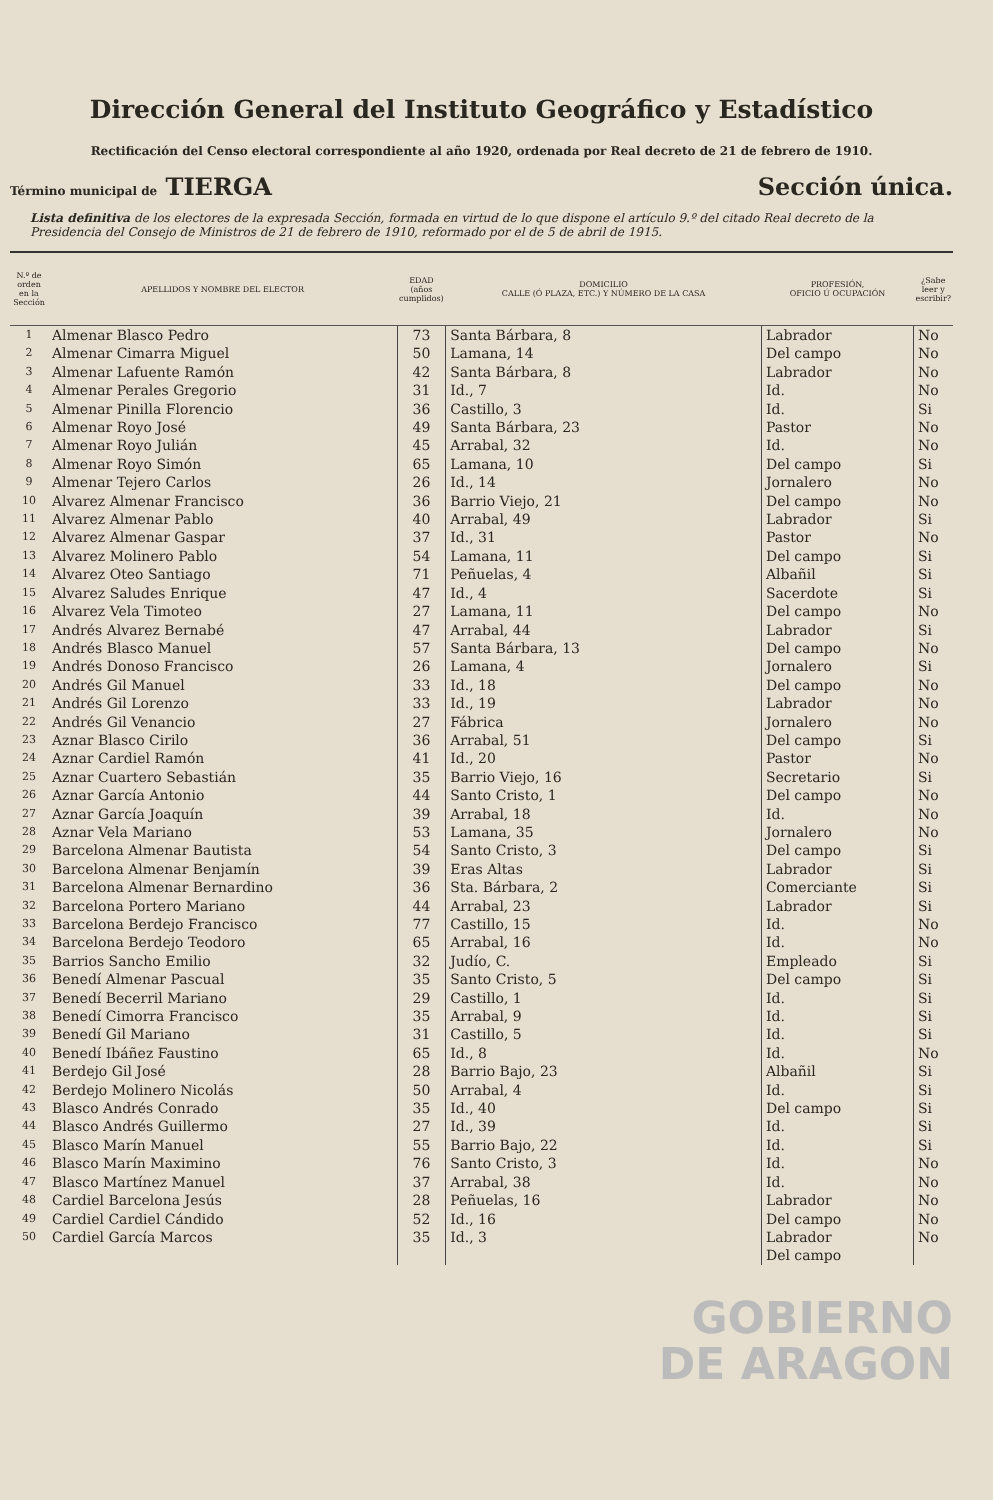Dirección General del Instituto Geográfico y Estadístico
Rectificación del Censo electoral correspondiente al año 1920, ordenada por Real decreto de 21 de febrero de 1910.
Término municipal de TIERGA Sección única.
Lista definitiva de los electores de la expresada Sección, formada en virtud de lo que dispone el artículo 9.º del citado Real decreto de la Presidencia del Consejo de Ministros de 21 de febrero de 1910, reformado por el de 5 de abril de 1915.
| N.º de orden en la Sección | APELLIDOS Y NOMBRE DEL ELECTOR | EDAD (años cumplidos) | DOMICILIO CALLE (Ó PLAZA, ETC.) Y NÚMERO DE LA CASA | PROFESIÓN, OFICIO Ú OCUPACIÓN | ¿Sabe leer y escribir? |
| --- | --- | --- | --- | --- | --- |
| 1 | Almenar Blasco Pedro | 73 | Santa Bárbara, 8 | Labrador | No |
| 2 | Almenar Cimarra Miguel | 50 | Lamana, 14 | Del campo | No |
| 3 | Almenar Lafuente Ramón | 42 | Santa Bárbara, 8 | Labrador | No |
| 4 | Almenar Perales Gregorio | 31 | Id., 7 | Id. | No |
| 5 | Almenar Pinilla Florencio | 36 | Castillo, 3 | Id. | Si |
| 6 | Almenar Royo José | 49 | Santa Bárbara, 23 | Pastor | No |
| 7 | Almenar Royo Julián | 45 | Arrabal, 32 | Id. | No |
| 8 | Almenar Royo Simón | 65 | Lamana, 10 | Del campo | Si |
| 9 | Almenar Tejero Carlos | 26 | Id., 14 | Jornalero | No |
| 10 | Alvarez Almenar Francisco | 36 | Barrio Viejo, 21 | Del campo | No |
| 11 | Alvarez Almenar Pablo | 40 | Arrabal, 49 | Labrador | Si |
| 12 | Alvarez Almenar Gaspar | 37 | Id., 31 | Pastor | No |
| 13 | Alvarez Molinero Pablo | 54 | Lamana, 11 | Del campo | Si |
| 14 | Alvarez Oteo Santiago | 71 | Peñuelas, 4 | Albañil | Si |
| 15 | Alvarez Saludes Enrique | 47 | Id., 4 | Sacerdote | Si |
| 16 | Alvarez Vela Timoteo | 27 | Lamana, 11 | Del campo | No |
| 17 | Andrés Alvarez Bernabé | 47 | Arrabal, 44 | Labrador | Si |
| 18 | Andrés Blasco Manuel | 57 | Santa Bárbara, 13 | Del campo | No |
| 19 | Andrés Donoso Francisco | 26 | Lamana, 4 | Jornalero | Si |
| 20 | Andrés Gil Manuel | 33 | Id., 18 | Del campo | No |
| 21 | Andrés Gil Lorenzo | 33 | Id., 19 | Labrador | No |
| 22 | Andrés Gil Venancio | 27 | Fábrica | Jornalero | No |
| 23 | Aznar Blasco Cirilo | 36 | Arrabal, 51 | Del campo | Si |
| 24 | Aznar Cardiel Ramón | 41 | Id., 20 | Pastor | No |
| 25 | Aznar Cuartero Sebastián | 35 | Barrio Viejo, 16 | Secretario | Si |
| 26 | Aznar García Antonio | 44 | Santo Cristo, 1 | Del campo | No |
| 27 | Aznar García Joaquín | 39 | Arrabal, 18 | Id. | No |
| 28 | Aznar Vela Mariano | 53 | Lamana, 35 | Jornalero | No |
| 29 | Barcelona Almenar Bautista | 54 | Santo Cristo, 3 | Del campo | Si |
| 30 | Barcelona Almenar Benjamín | 39 | Eras Altas | Labrador | Si |
| 31 | Barcelona Almenar Bernardino | 36 | Sta. Bárbara, 2 | Comerciante | Si |
| 32 | Barcelona Portero Mariano | 44 | Arrabal, 23 | Labrador | Si |
| 33 | Barcelona Berdejo Francisco | 77 | Castillo, 15 | Id. | No |
| 34 | Barcelona Berdejo Teodoro | 65 | Arrabal, 16 | Id. | No |
| 35 | Barrios Sancho Emilio | 32 | Judío, C. | Empleado | Si |
| 36 | Benedí Almenar Pascual | 35 | Santo Cristo, 5 | Del campo | Si |
| 37 | Benedí Becerril Mariano | 29 | Castillo, 1 | Id. | Si |
| 38 | Benedí Cimorra Francisco | 35 | Arrabal, 9 | Id. | Si |
| 39 | Benedí Gil Mariano | 31 | Castillo, 5 | Id. | Si |
| 40 | Benedí Ibáñez Faustino | 65 | Id., 8 | Id. | No |
| 41 | Berdejo Gil José | 28 | Barrio Bajo, 23 | Albañil | Si |
| 42 | Berdejo Molinero Nicolás | 50 | Arrabal, 4 | Id. | Si |
| 43 | Blasco Andrés Conrado | 35 | Id., 40 | Del campo | Si |
| 44 | Blasco Andrés Guillermo | 27 | Id., 39 | Id. | Si |
| 45 | Blasco Marín Manuel | 55 | Barrio Bajo, 22 | Id. | Si |
| 46 | Blasco Marín Maximino | 76 | Santo Cristo, 3 | Id. | No |
| 47 | Blasco Martínez Manuel | 37 | Arrabal, 38 | Id. | No |
| 48 | Cardiel Barcelona Jesús | 28 | Peñuelas, 16 | Labrador | No |
| 49 | Cardiel Cardiel Cándido | 52 | Id., 16 | Del campo | No |
| 50 | Cardiel García Marcos | 35 | Id., 3 | Labrador | No |
| | | | | Del campo | |
GOBIERNO
DE ARAGON